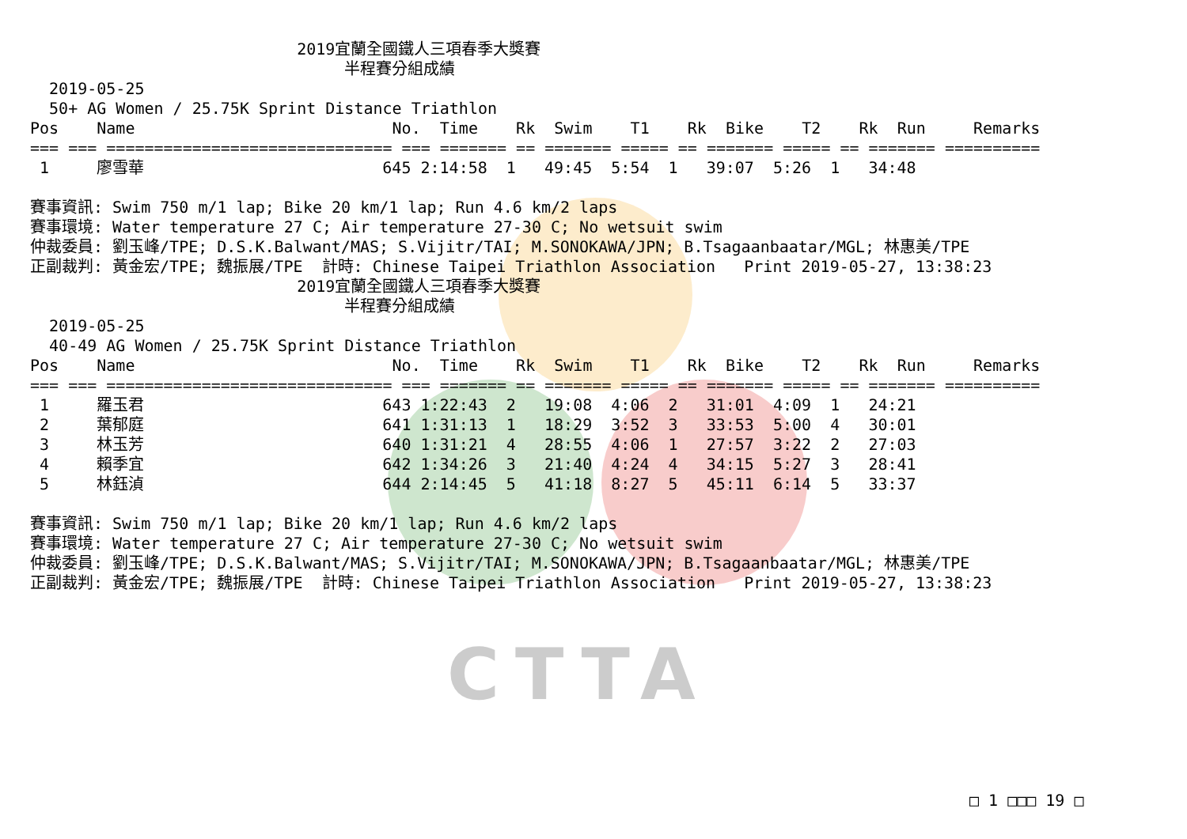CTTA
                            2019宜蘭全國鐵人三項春季大獎賽
                                 半程賽分組成績
  2019-05-25
  50+ AG Women / 25.75K Sprint Distance Triathlon
Pos    Name                           No.  Time    Rk  Swim    T1    Rk  Bike    T2    Rk  Run     Remarks
=== === ============================== === ======= == ======= ===== == ======= ===== == ======= ==========
 1     廖雪華                         645 2:14:58  1   49:45  5:54  1   39:07  5:26  1   34:48

賽事資訊: Swim 750 m/1 lap; Bike 20 km/1 lap; Run 4.6 km/2 laps
賽事環境: Water temperature 27 C; Air temperature 27-30 C; No wetsuit swim
仲裁委員: 劉玉峰/TPE; D.S.K.Balwant/MAS; S.Vijitr/TAI; M.SONOKAWA/JPN; B.Tsagaanbaatar/MGL; 林惠美/TPE
正副裁判: 黃金宏/TPE; 魏振展/TPE  計時: Chinese Taipei Triathlon Association   Print 2019-05-27, 13:38:23
                            2019宜蘭全國鐵人三項春季大獎賽
                                 半程賽分組成績
  2019-05-25
  40-49 AG Women / 25.75K Sprint Distance Triathlon
Pos    Name                           No.  Time    Rk  Swim    T1    Rk  Bike    T2    Rk  Run     Remarks
=== === ============================== === ======= == ======= ===== == ======= ===== == ======= ==========
 1     羅玉君                         643 1:22:43  2   19:08  4:06  2   31:01  4:09  1   24:21
 2     葉郁庭                         641 1:31:13  1   18:29  3:52  3   33:53  5:00  4   30:01
 3     林玉芳                         640 1:31:21  4   28:55  4:06  1   27:57  3:22  2   27:03
 4     賴季宜                         642 1:34:26  3   21:40  4:24  4   34:15  5:27  3   28:41
 5     林鈺湞                         644 2:14:45  5   41:18  8:27  5   45:11  6:14  5   33:37

賽事資訊: Swim 750 m/1 lap; Bike 20 km/1 lap; Run 4.6 km/2 laps
賽事環境: Water temperature 27 C; Air temperature 27-30 C; No wetsuit swim
仲裁委員: 劉玉峰/TPE; D.S.K.Balwant/MAS; S.Vijitr/TAI; M.SONOKAWA/JPN; B.Tsagaanbaatar/MGL; 林惠美/TPE
正副裁判: 黃金宏/TPE; 魏振展/TPE  計時: Chinese Taipei Triathlon Association   Print 2019-05-27, 13:38:23
□ 1 □□□ 19 □